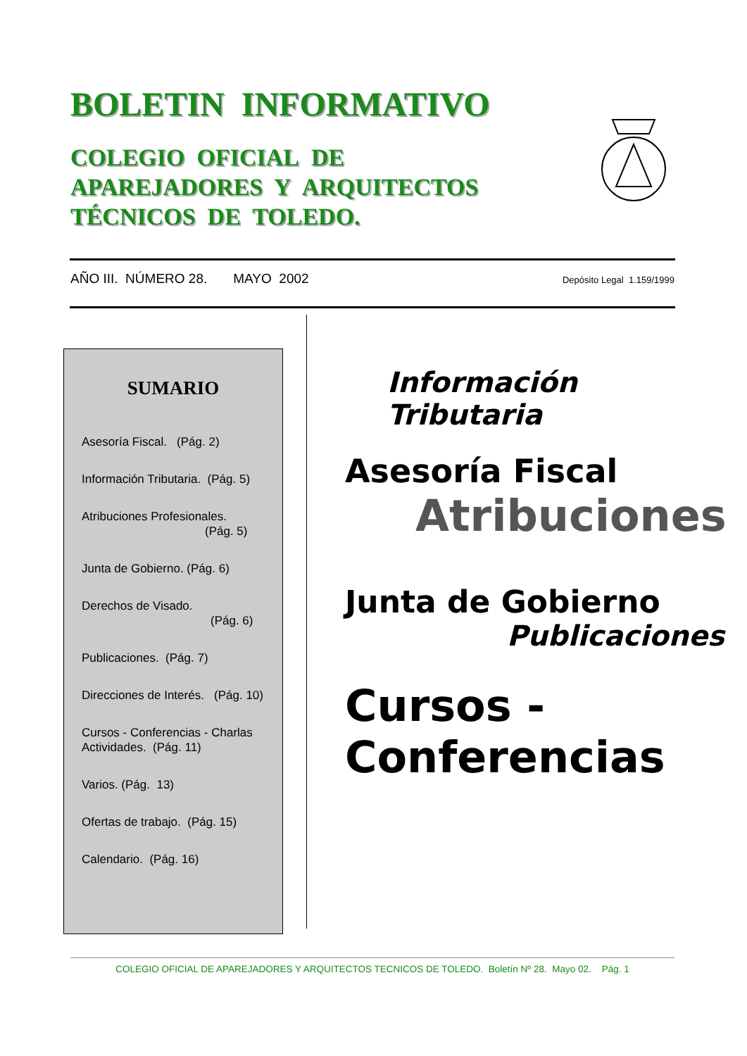BOLETIN INFORMATIVO
COLEGIO OFICIAL DE
APAREJADORES Y ARQUITECTOS
TÉCNICOS DE TOLEDO.
AÑO III. NÚMERO 28. MAYO 2002 Depósito Legal 1.159/1999
SUMARIO
Asesoría Fiscal. (Pág. 2)
Información Tributaria. (Pág. 5)
Atribuciones Profesionales.
(Pág. 5)
Junta de Gobierno. (Pág. 6)
Derechos de Visado.
(Pág. 6)
Publicaciones. (Pág. 7)
Direcciones de Interés. (Pág. 10)
Cursos - Conferencias - Charlas
Actividades. (Pág. 11)
Varios. (Pág. 13)
Ofertas de trabajo. (Pág. 15)
Calendario. (Pág. 16)
Información Tributaria
Asesoría Fiscal
Atribuciones
Junta de Gobierno
Publicaciones
Cursos - Conferencias
COLEGIO OFICIAL DE APAREJADORES Y ARQUITECTOS TECNICOS DE TOLEDO. Boletín Nº 28. Mayo 02. Pág. 1